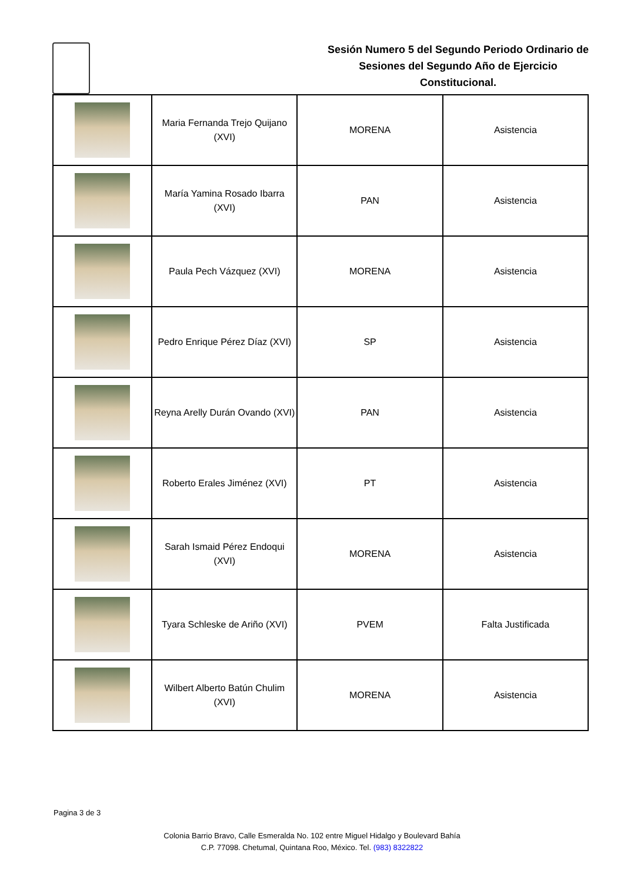Sesión Numero 5 del Segundo Periodo Ordinario de Sesiones del Segundo Año de Ejercicio Constitucional.
| | Maria Fernanda Trejo Quijano (XVI) | MORENA | Asistencia |
| | María Yamina Rosado Ibarra (XVI) | PAN | Asistencia |
| | Paula Pech Vázquez (XVI) | MORENA | Asistencia |
| | Pedro Enrique Pérez Díaz (XVI) | SP | Asistencia |
| | Reyna Arelly Durán Ovando (XVI) | PAN | Asistencia |
| | Roberto Erales Jiménez (XVI) | PT | Asistencia |
| | Sarah Ismaid Pérez Endoqui (XVI) | MORENA | Asistencia |
| | Tyara Schleske de Ariño (XVI) | PVEM | Falta Justificada |
| | Wilbert Alberto Batún Chulim (XVI) | MORENA | Asistencia |
Pagina 3 de 3
Colonia Barrio Bravo, Calle Esmeralda No. 102 entre Miguel Hidalgo y Boulevard Bahía
C.P. 77098. Chetumal, Quintana Roo, México. Tel. (983) 8322822